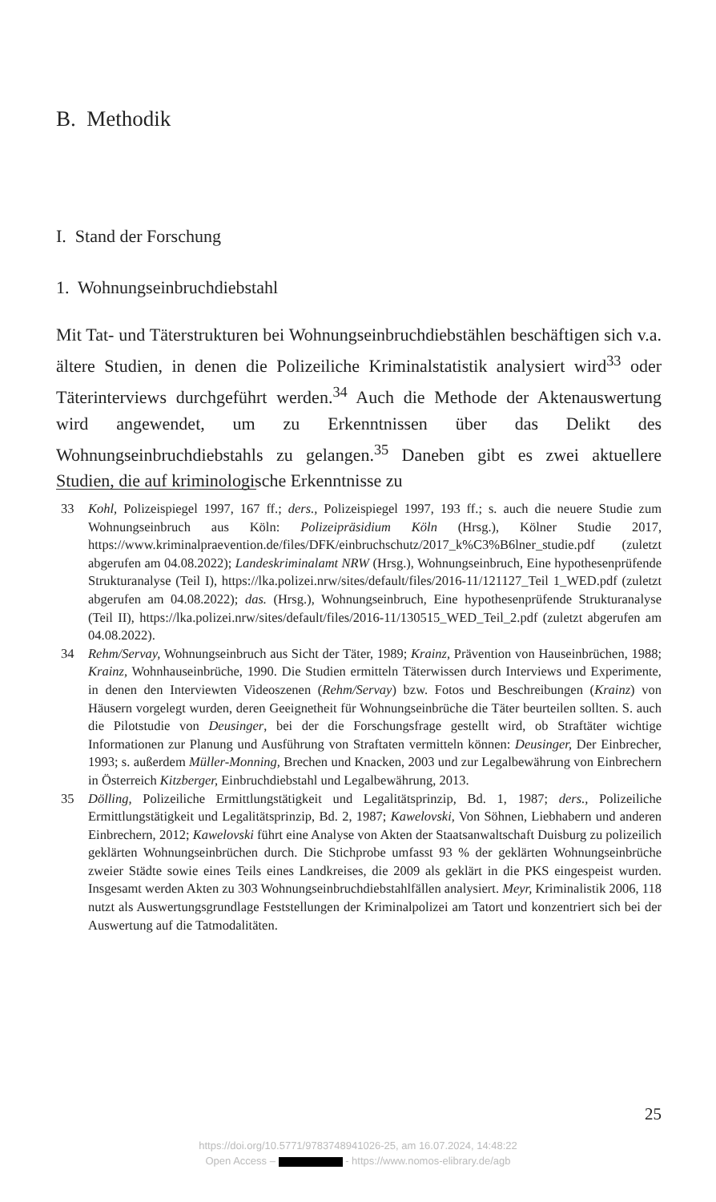B. Methodik
I. Stand der Forschung
1. Wohnungseinbruchdiebstahl
Mit Tat- und Täterstrukturen bei Wohnungseinbruchdiebstählen beschäftigen sich v.a. ältere Studien, in denen die Polizeiliche Kriminalstatistik analysiert wird<sup>33</sup> oder Täterinterviews durchgeführt werden.<sup>34</sup> Auch die Methode der Aktenauswertung wird angewendet, um zu Erkenntnissen über das Delikt des Wohnungseinbruchdiebstahls zu gelangen.<sup>35</sup> Daneben gibt es zwei aktuellere Studien, die auf kriminologische Erkenntnisse zu
33 Kohl, Polizeispiegel 1997, 167 ff.; ders., Polizeispiegel 1997, 193 ff.; s. auch die neuere Studie zum Wohnungseinbruch aus Köln: Polizeipräsidium Köln (Hrsg.), Kölner Studie 2017, https://www.kriminalpraevention.de/files/DFK/einbruchschutz/2017_k%C3%B6lner_studie.pdf (zuletzt abgerufen am 04.08.2022); Landeskriminalamt NRW (Hrsg.), Wohnungseinbruch, Eine hypothesenprüfende Strukturanalyse (Teil I), https://lka.polizei.nrw/sites/default/files/2016-11/121127_Teil 1_WED.pdf (zuletzt abgerufen am 04.08.2022); das. (Hrsg.), Wohnungseinbruch, Eine hypothesenprüfende Strukturanalyse (Teil II), https://lka.polizei.nrw/sites/default/files/2016-11/130515_WED_Teil_2.pdf (zuletzt abgerufen am 04.08.2022).
34 Rehm/Servay, Wohnungseinbruch aus Sicht der Täter, 1989; Krainz, Prävention von Hauseinbrüchen, 1988; Krainz, Wohnhauseinbrüche, 1990. Die Studien ermitteln Täterwissen durch Interviews und Experimente, in denen den Interviewten Videoszenen (Rehm/Servay) bzw. Fotos und Beschreibungen (Krainz) von Häusern vorgelegt wurden, deren Geeignetheit für Wohnungseinbrüche die Täter beurteilen sollten. S. auch die Pilotstudie von Deusinger, bei der die Forschungsfrage gestellt wird, ob Straftäter wichtige Informationen zur Planung und Ausführung von Straftaten vermitteln können: Deusinger, Der Einbrecher, 1993; s. außerdem Müller-Monning, Brechen und Knacken, 2003 und zur Legalbewährung von Einbrechern in Österreich Kitzberger, Einbruchdiebstahl und Legalbewährung, 2013.
35 Dölling, Polizeiliche Ermittlungstätigkeit und Legalitätsprinzip, Bd. 1, 1987; ders., Polizeiliche Ermittlungstätigkeit und Legalitätsprinzip, Bd. 2, 1987; Kawelovski, Von Söhnen, Liebhabern und anderen Einbrechern, 2012; Kawelovski führt eine Analyse von Akten der Staatsanwaltschaft Duisburg zu polizeilich geklärten Wohnungseinbrüchen durch. Die Stichprobe umfasst 93 % der geklärten Wohnungseinbrüche zweier Städte sowie eines Teils eines Landkreises, die 2009 als geklärt in die PKS eingespeist wurden. Insgesamt werden Akten zu 303 Wohnungseinbruchdiebstahlfällen analysiert. Meyr, Kriminalistik 2006, 118 nutzt als Auswertungsgrundlage Feststellungen der Kriminalpolizei am Tatort und konzentriert sich bei der Auswertung auf die Tatmodalitäten.
25
https://doi.org/10.5771/9783748941026-25, am 16.07.2024, 14:48:22
Open Access – - https://www.nomos-elibrary.de/agb